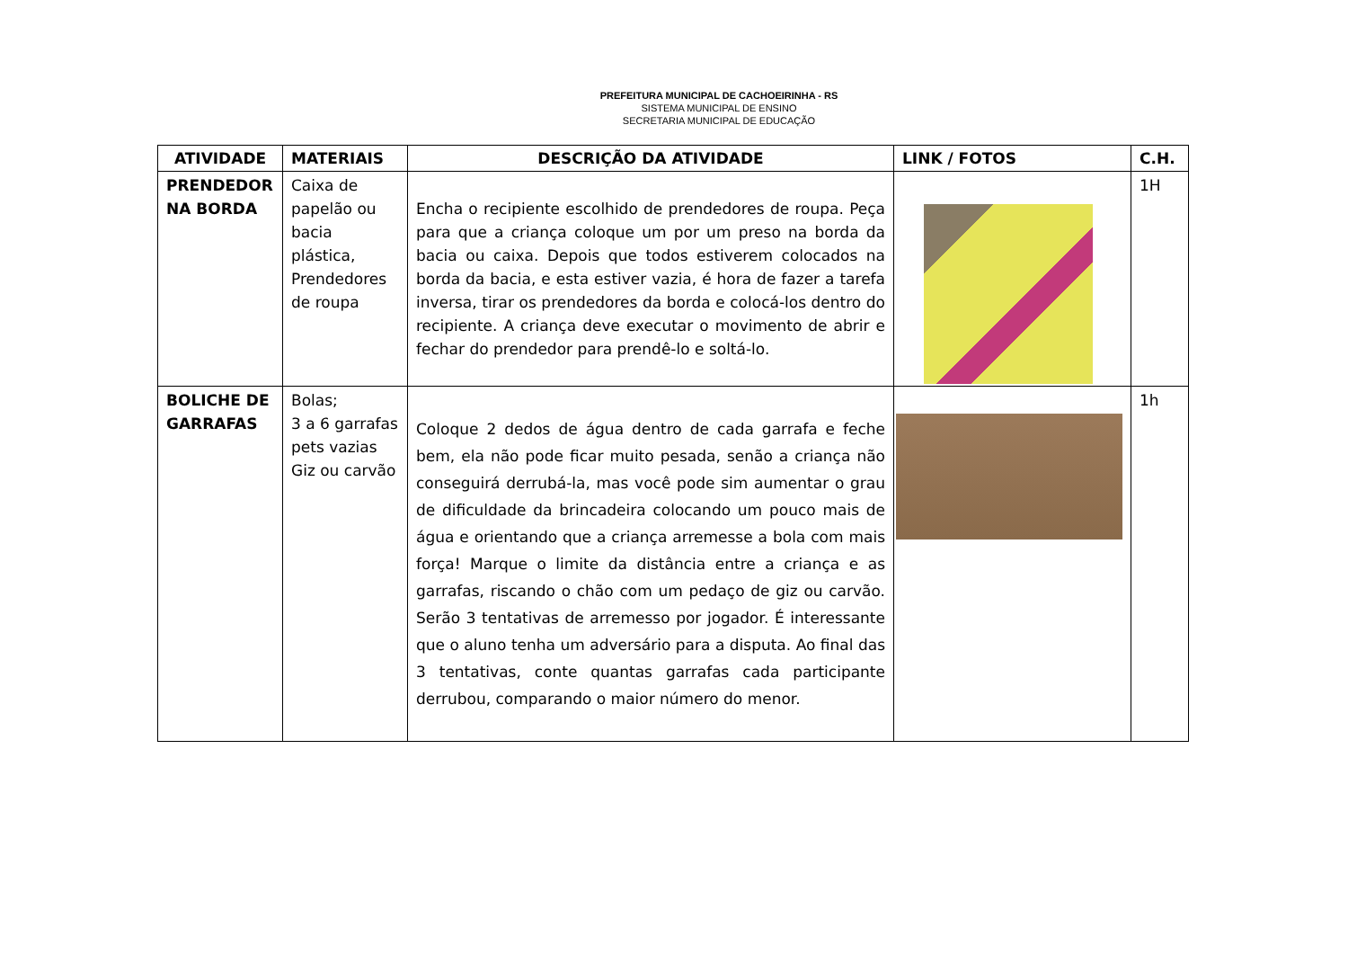PREFEITURA MUNICIPAL DE CACHOEIRINHA - RS
SISTEMA MUNICIPAL DE ENSINO
SECRETARIA MUNICIPAL DE EDUCAÇÃO
| ATIVIDADE | MATERIAIS | DESCRIÇÃO DA ATIVIDADE | LINK / FOTOS | C.H. |
| --- | --- | --- | --- | --- |
| PRENDEDOR NA BORDA | Caixa de papelão ou bacia plástica, Prendedores de roupa | Encha o recipiente escolhido de prendedores de roupa. Peça para que a criança coloque um por um preso na borda da bacia ou caixa. Depois que todos estiverem colocados na borda da bacia, e esta estiver vazia, é hora de fazer a tarefa inversa, tirar os prendedores da borda e colocá-los dentro do recipiente. A criança deve executar o movimento de abrir e fechar do prendedor para prendê-lo e soltá-lo. | | 1H |
| BOLICHE DE GARRAFAS | Bolas; 3 a 6 garrafas pets vazias Giz ou carvão | Coloque 2 dedos de água dentro de cada garrafa e feche bem, ela não pode ficar muito pesada, senão a criança não conseguirá derrubá-la, mas você pode sim aumentar o grau de dificuldade da brincadeira colocando um pouco mais de água e orientando que a criança arremesse a bola com mais força! Marque o limite da distância entre a criança e as garrafas, riscando o chão com um pedaço de giz ou carvão. Serão 3 tentativas de arremesso por jogador. É interessante que o aluno tenha um adversário para a disputa. Ao final das 3 tentativas, conte quantas garrafas cada participante derrubou, comparando o maior número do menor. | | 1h |